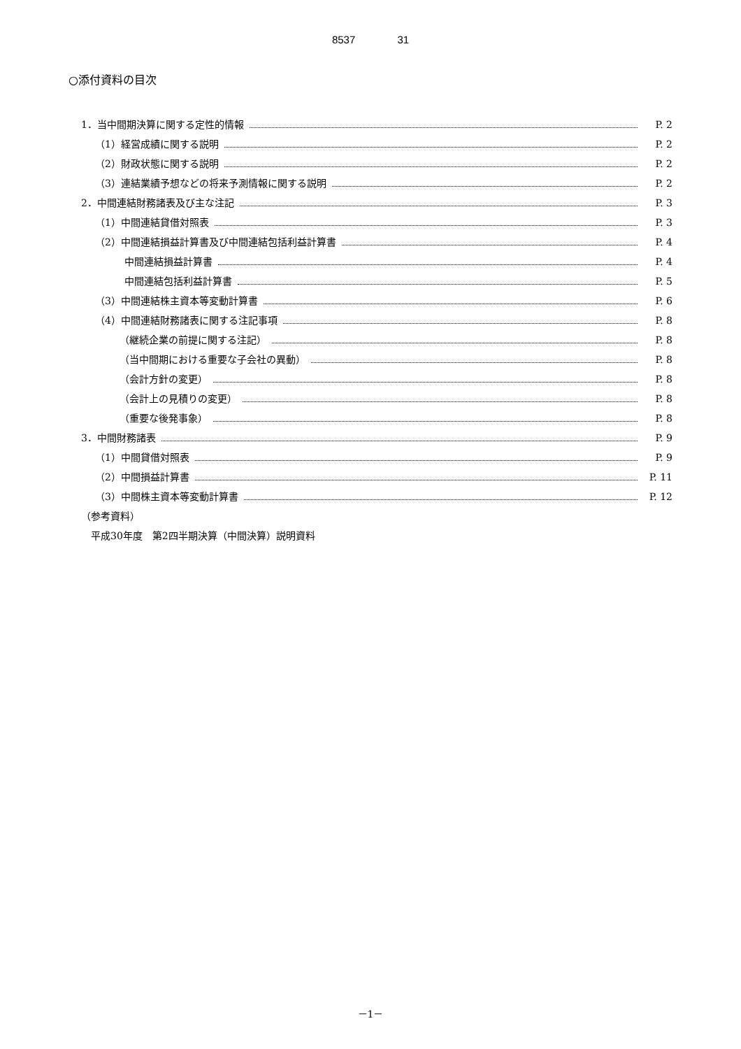8537 31
○添付資料の目次
1．当中間期決算に関する定性的情報 P. 2
（1）経営成績に関する説明 P. 2
（2）財政状態に関する説明 P. 2
（3）連結業績予想などの将来予測情報に関する説明 P. 2
2．中間連結財務諸表及び主な注記 P. 3
（1）中間連結貸借対照表 P. 3
（2）中間連結損益計算書及び中間連結包括利益計算書 P. 4
中間連結損益計算書 P. 4
中間連結包括利益計算書 P. 5
（3）中間連結株主資本等変動計算書 P. 6
（4）中間連結財務諸表に関する注記事項 P. 8
（継続企業の前提に関する注記） P. 8
（当中間期における重要な子会社の異動） P. 8
（会計方針の変更） P. 8
（会計上の見積りの変更） P. 8
（重要な後発事象） P. 8
3．中間財務諸表 P. 9
（1）中間貸借対照表 P. 9
（2）中間損益計算書 P. 11
（3）中間株主資本等変動計算書 P. 12
（参考資料）
平成30年度　第2四半期決算（中間決算）説明資料
－1－